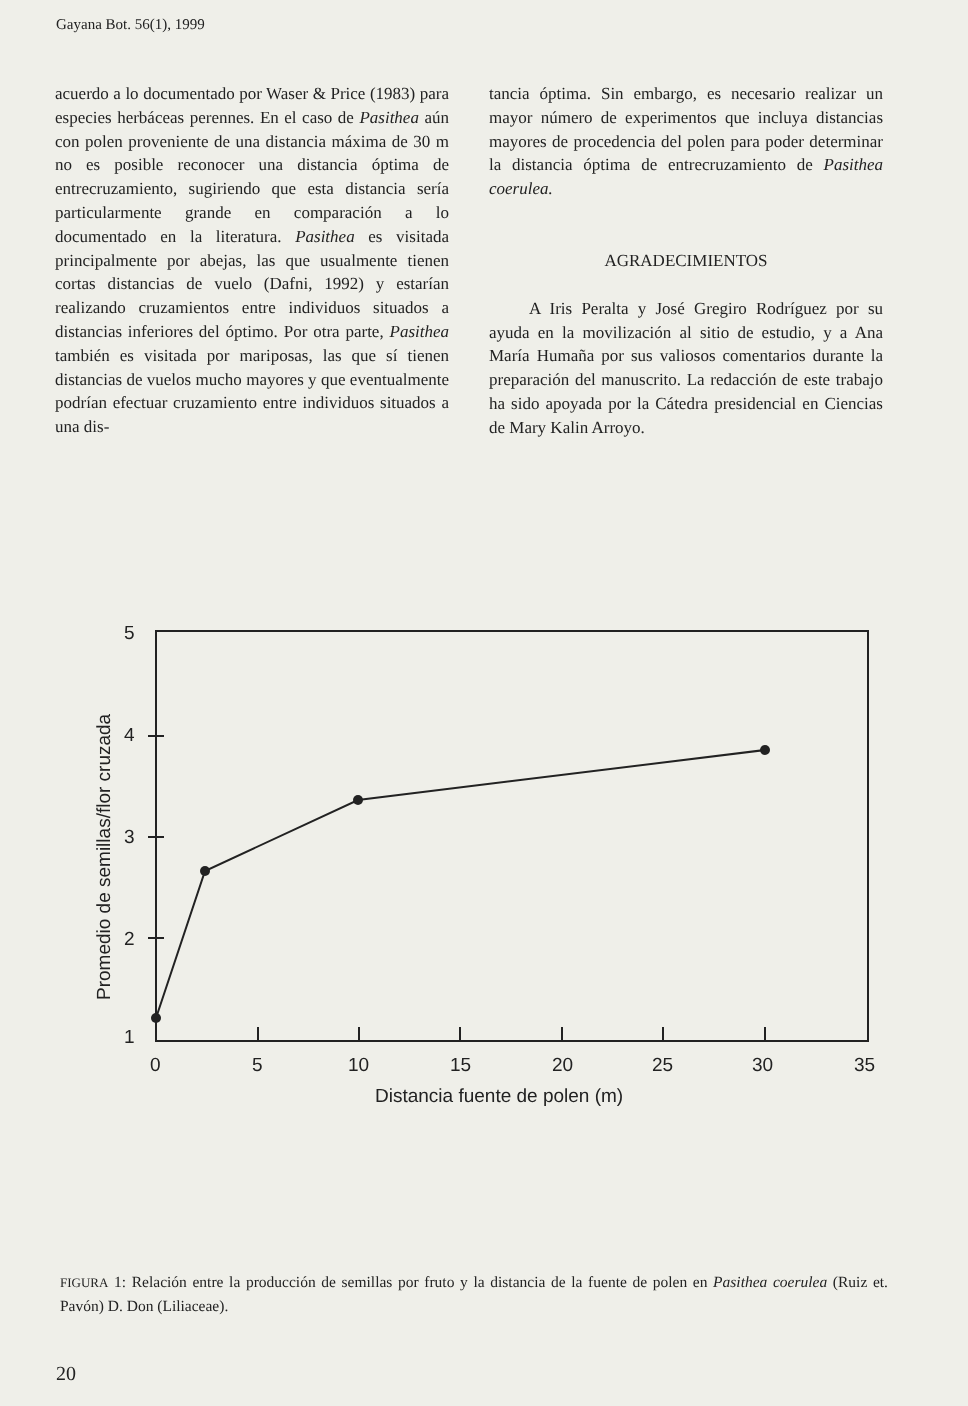Gayana Bot. 56(1), 1999
acuerdo a lo documentado por Waser & Price (1983) para especies herbáceas perennes. En el caso de Pasithea aún con polen proveniente de una distancia máxima de 30 m no es posible reconocer una distancia óptima de entrecruzamiento, sugiriendo que esta distancia sería particularmente grande en comparación a lo documentado en la literatura. Pasithea es visitada principalmente por abejas, las que usualmente tienen cortas distancias de vuelo (Dafni, 1992) y estarían realizando cruzamientos entre individuos situados a distancias inferiores del óptimo. Por otra parte, Pasithea también es visitada por mariposas, las que sí tienen distancias de vuelos mucho mayores y que eventualmente podrían efectuar cruzamiento entre individuos situados a una dis-
tancia óptima. Sin embargo, es necesario realizar un mayor número de experimentos que incluya distancias mayores de procedencia del polen para poder determinar la distancia óptima de entrecruzamiento de Pasithea coerulea.
AGRADECIMIENTOS
A Iris Peralta y José Gregiro Rodríguez por su ayuda en la movilización al sitio de estudio, y a Ana María Humaña por sus valiosos comentarios durante la preparación del manuscrito. La redacción de este trabajo ha sido apoyada por la Cátedra presidencial en Ciencias de Mary Kalin Arroyo.
5
4
3
2
1
0
5
10
15
20
25
30
35
Distancia fuente de polen (m)
Promedio de semillas/flor cruzada
FIGURA 1: Relación entre la producción de semillas por fruto y la distancia de la fuente de polen en Pasithea coerulea (Ruiz et. Pavón) D. Don (Liliaceae).
20